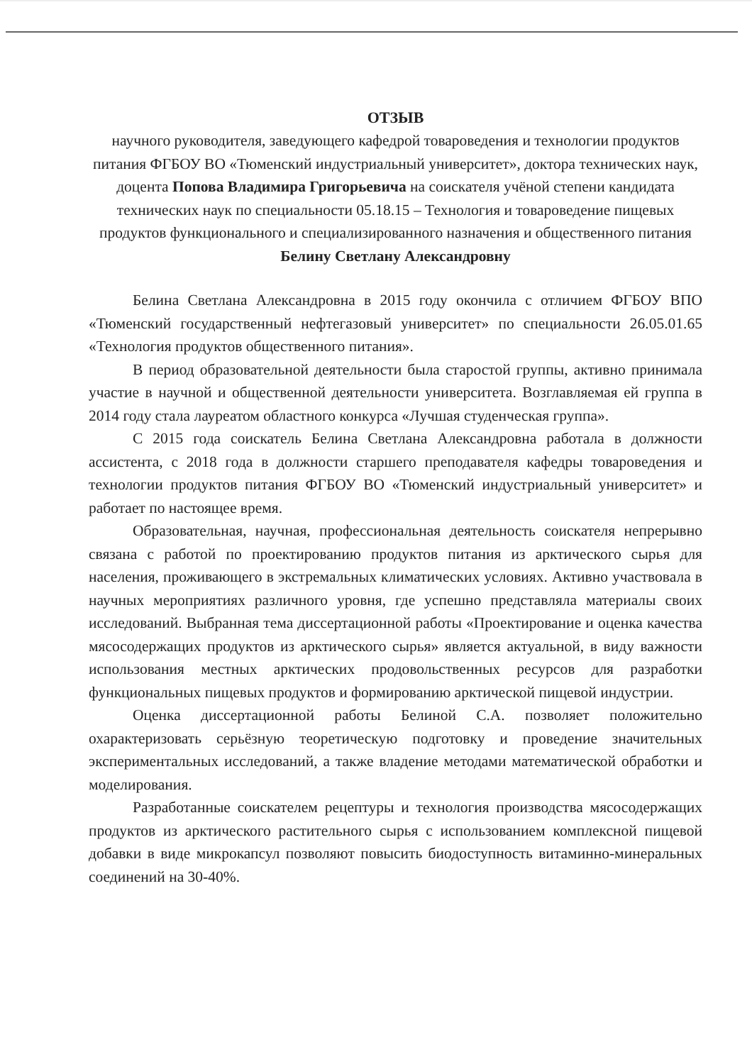ОТЗЫВ
научного руководителя, заведующего кафедрой товароведения и технологии продуктов питания ФГБОУ ВО «Тюменский индустриальный университет», доктора технических наук, доцента Попова Владимира Григорьевича на соискателя учёной степени кандидата технических наук по специальности 05.18.15 – Технология и товароведение пищевых продуктов функционального и специализированного назначения и общественного питания
Белину Светлану Александровну
Белина Светлана Александровна в 2015 году окончила с отличием ФГБОУ ВПО «Тюменский государственный нефтегазовый университет» по специальности 26.05.01.65 «Технология продуктов общественного питания».
В период образовательной деятельности была старостой группы, активно принимала участие в научной и общественной деятельности университета. Возглавляемая ей группа в 2014 году стала лауреатом областного конкурса «Лучшая студенческая группа».
С 2015 года соискатель Белина Светлана Александровна работала в должности ассистента, с 2018 года в должности старшего преподавателя кафедры товароведения и технологии продуктов питания ФГБОУ ВО «Тюменский индустриальный университет» и работает по настоящее время.
Образовательная, научная, профессиональная деятельность соискателя непрерывно связана с работой по проектированию продуктов питания из арктического сырья для населения, проживающего в экстремальных климатических условиях. Активно участвовала в научных мероприятиях различного уровня, где успешно представляла материалы своих исследований. Выбранная тема диссертационной работы «Проектирование и оценка качества мясосодержащих продуктов из арктического сырья» является актуальной, в виду важности использования местных арктических продовольственных ресурсов для разработки функциональных пищевых продуктов и формированию арктической пищевой индустрии.
Оценка диссертационной работы Белиной С.А. позволяет положительно охарактеризовать серьёзную теоретическую подготовку и проведение значительных экспериментальных исследований, а также владение методами математической обработки и моделирования.
Разработанные соискателем рецептуры и технология производства мясосодержащих продуктов из арктического растительного сырья с использованием комплексной пищевой добавки в виде микрокапсул позволяют повысить биодоступность витаминно-минеральных соединений на 30-40%.